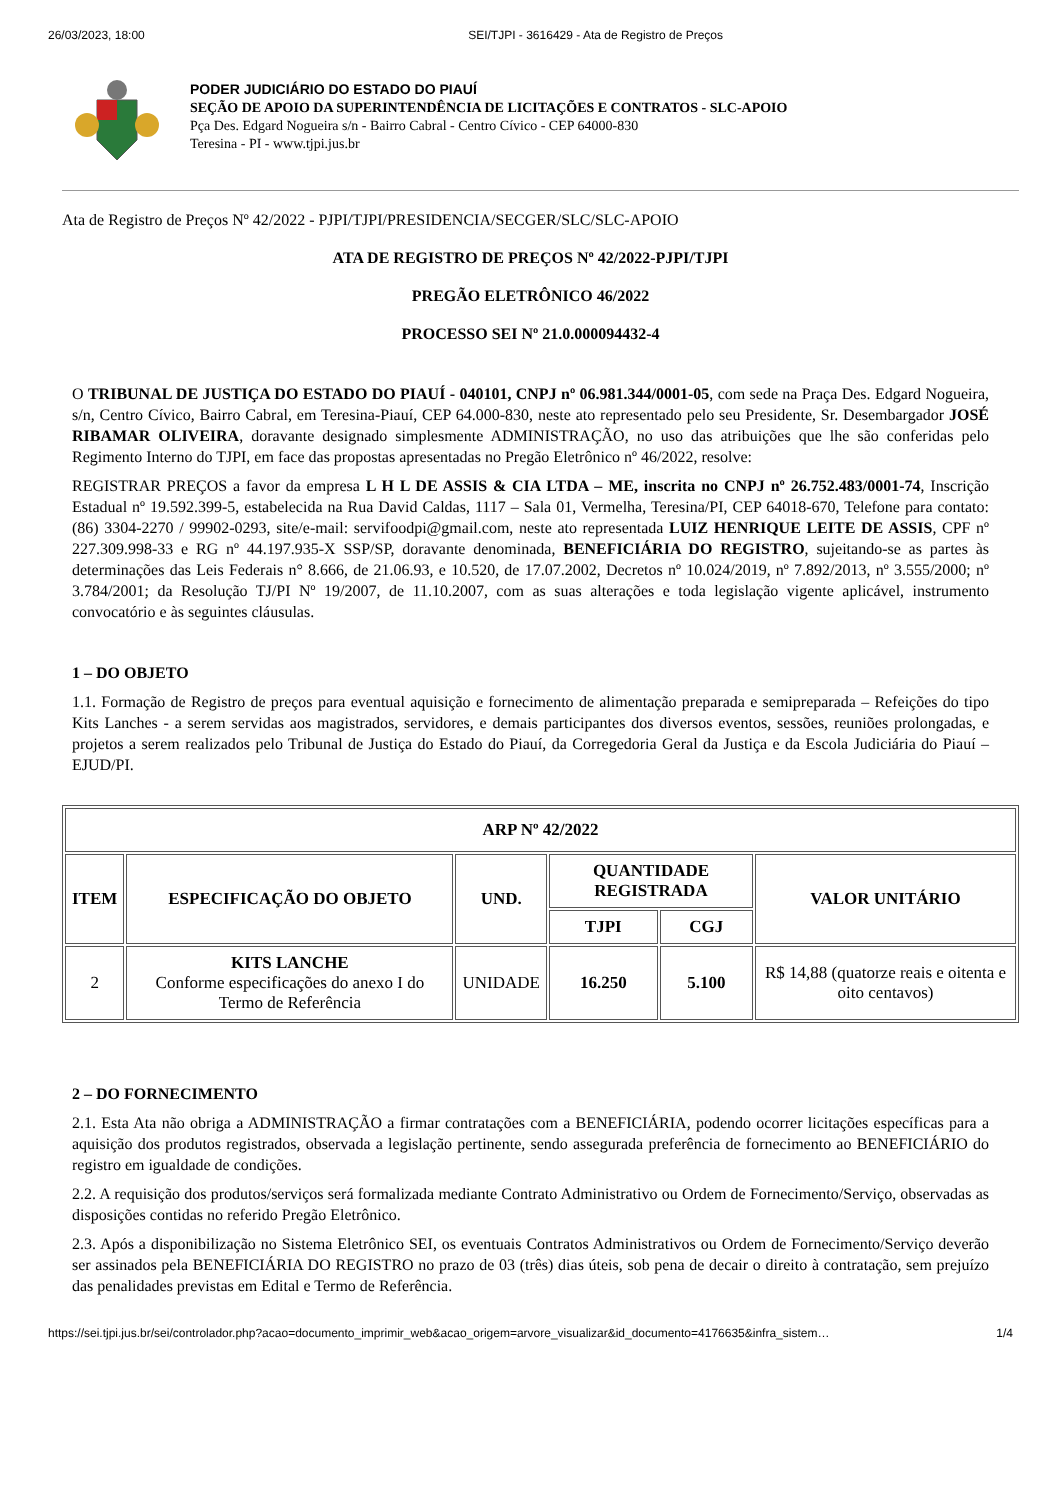26/03/2023, 18:00 SEI/TJPI - 3616429 - Ata de Registro de Preços
PODER JUDICIÁRIO DO ESTADO DO PIAUÍ
SEÇÃO DE APOIO DA SUPERINTENDÊNCIA DE LICITAÇÕES E CONTRATOS - SLC-APOIO
Pça Des. Edgard Nogueira s/n - Bairro Cabral - Centro Cívico - CEP 64000-830
Teresina - PI - www.tjpi.jus.br
Ata de Registro de Preços Nº 42/2022 - PJPI/TJPI/PRESIDENCIA/SECGER/SLC/SLC-APOIO
ATA DE REGISTRO DE PREÇOS Nº 42/2022-PJPI/TJPI
PREGÃO ELETRÔNICO 46/2022
PROCESSO SEI Nº 21.0.000094432-4
O TRIBUNAL DE JUSTIÇA DO ESTADO DO PIAUÍ - 040101, CNPJ nº 06.981.344/0001-05, com sede na Praça Des. Edgard Nogueira, s/n, Centro Cívico, Bairro Cabral, em Teresina-Piauí, CEP 64.000-830, neste ato representado pelo seu Presidente, Sr. Desembargador JOSÉ RIBAMAR OLIVEIRA, doravante designado simplesmente ADMINISTRAÇÃO, no uso das atribuições que lhe são conferidas pelo Regimento Interno do TJPI, em face das propostas apresentadas no Pregão Eletrônico nº 46/2022, resolve:
REGISTRAR PREÇOS a favor da empresa L H L DE ASSIS & CIA LTDA – ME, inscrita no CNPJ nº 26.752.483/0001-74, Inscrição Estadual nº 19.592.399-5, estabelecida na Rua David Caldas, 1117 – Sala 01, Vermelha, Teresina/PI, CEP 64018-670, Telefone para contato: (86) 3304-2270 / 99902-0293, site/e-mail: servifoodpi@gmail.com, neste ato representada LUIZ HENRIQUE LEITE DE ASSIS, CPF nº 227.309.998-33 e RG nº 44.197.935-X SSP/SP, doravante denominada, BENEFICIÁRIA DO REGISTRO, sujeitando-se as partes às determinações das Leis Federais n° 8.666, de 21.06.93, e 10.520, de 17.07.2002, Decretos nº 10.024/2019, nº 7.892/2013, nº 3.555/2000; nº 3.784/2001; da Resolução TJ/PI Nº 19/2007, de 11.10.2007, com as suas alterações e toda legislação vigente aplicável, instrumento convocatório e às seguintes cláusulas.
1 – DO OBJETO
1.1. Formação de Registro de preços para eventual aquisição e fornecimento de alimentação preparada e semipreparada – Refeições do tipo Kits Lanches - a serem servidas aos magistrados, servidores, e demais participantes dos diversos eventos, sessões, reuniões prolongadas, e projetos a serem realizados pelo Tribunal de Justiça do Estado do Piauí, da Corregedoria Geral da Justiça e da Escola Judiciária do Piauí – EJUD/PI.
| ARP Nº 42/2022 | | | | | |
| --- | --- | --- | --- | --- | --- |
| ITEM | ESPECIFICAÇÃO DO OBJETO | UND. | QUANTIDADE REGISTRADA | | VALOR UNITÁRIO |
| | | | TJPI | CGJ | |
| 2 | KITS LANCHE Conforme especificações do anexo I do Termo de Referência | UNIDADE | 16.250 | 5.100 | R$ 14,88 (quatorze reais e oitenta e oito centavos) |
2 – DO FORNECIMENTO
2.1. Esta Ata não obriga a ADMINISTRAÇÃO a firmar contratações com a BENEFICIÁRIA, podendo ocorrer licitações específicas para a aquisição dos produtos registrados, observada a legislação pertinente, sendo assegurada preferência de fornecimento ao BENEFICIÁRIO do registro em igualdade de condições.
2.2. A requisição dos produtos/serviços será formalizada mediante Contrato Administrativo ou Ordem de Fornecimento/Serviço, observadas as disposições contidas no referido Pregão Eletrônico.
2.3. Após a disponibilização no Sistema Eletrônico SEI, os eventuais Contratos Administrativos ou Ordem de Fornecimento/Serviço deverão ser assinados pela BENEFICIÁRIA DO REGISTRO no prazo de 03 (três) dias úteis, sob pena de decair o direito à contratação, sem prejuízo das penalidades previstas em Edital e Termo de Referência.
https://sei.tjpi.jus.br/sei/controlador.php?acao=documento_imprimir_web&acao_origem=arvore_visualizar&id_documento=4176635&infra_sistem… 1/4